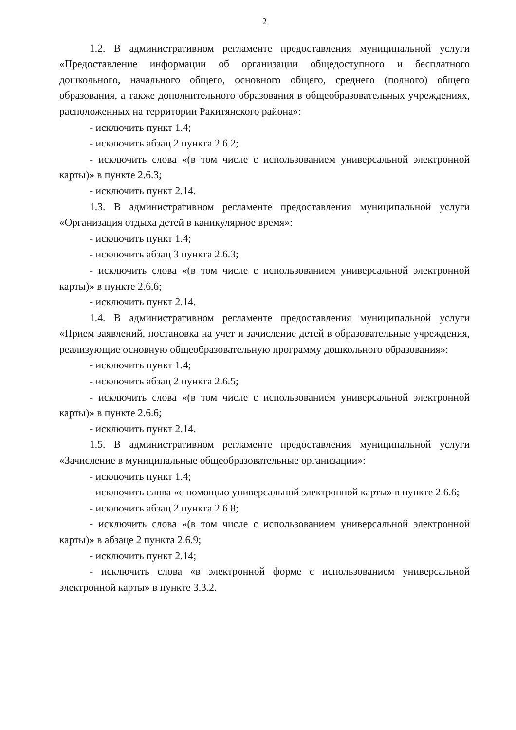2
1.2. В административном регламенте предоставления муниципальной услуги «Предоставление информации об организации общедоступного и бесплатного дошкольного, начального общего, основного общего, среднего (полного) общего образования, а также дополнительного образования в общеобразовательных учреждениях, расположенных на территории Ракитянского района»:
- исключить пункт 1.4;
- исключить абзац 2 пункта 2.6.2;
- исключить слова «(в том числе с использованием универсальной электронной карты)» в пункте 2.6.3;
- исключить пункт 2.14.
1.3. В административном регламенте предоставления муниципальной услуги «Организация отдыха детей в каникулярное время»:
- исключить пункт 1.4;
- исключить абзац 3 пункта 2.6.3;
- исключить слова «(в том числе с использованием универсальной электронной карты)» в пункте 2.6.6;
- исключить пункт 2.14.
1.4. В административном регламенте предоставления муниципальной услуги «Прием заявлений, постановка на учет и зачисление детей в образовательные учреждения, реализующие основную общеобразовательную программу дошкольного образования»:
- исключить пункт 1.4;
- исключить абзац 2 пункта 2.6.5;
- исключить слова «(в том числе с использованием универсальной электронной карты)» в пункте 2.6.6;
- исключить пункт 2.14.
1.5. В административном регламенте предоставления муниципальной услуги «Зачисление в муниципальные общеобразовательные организации»:
- исключить пункт 1.4;
- исключить слова «с помощью универсальной электронной карты» в пункте 2.6.6;
- исключить абзац 2 пункта 2.6.8;
- исключить слова «(в том числе с использованием универсальной электронной карты)» в абзаце 2 пункта 2.6.9;
- исключить пункт 2.14;
- исключить слова «в электронной форме с использованием универсальной электронной карты» в пункте 3.3.2.